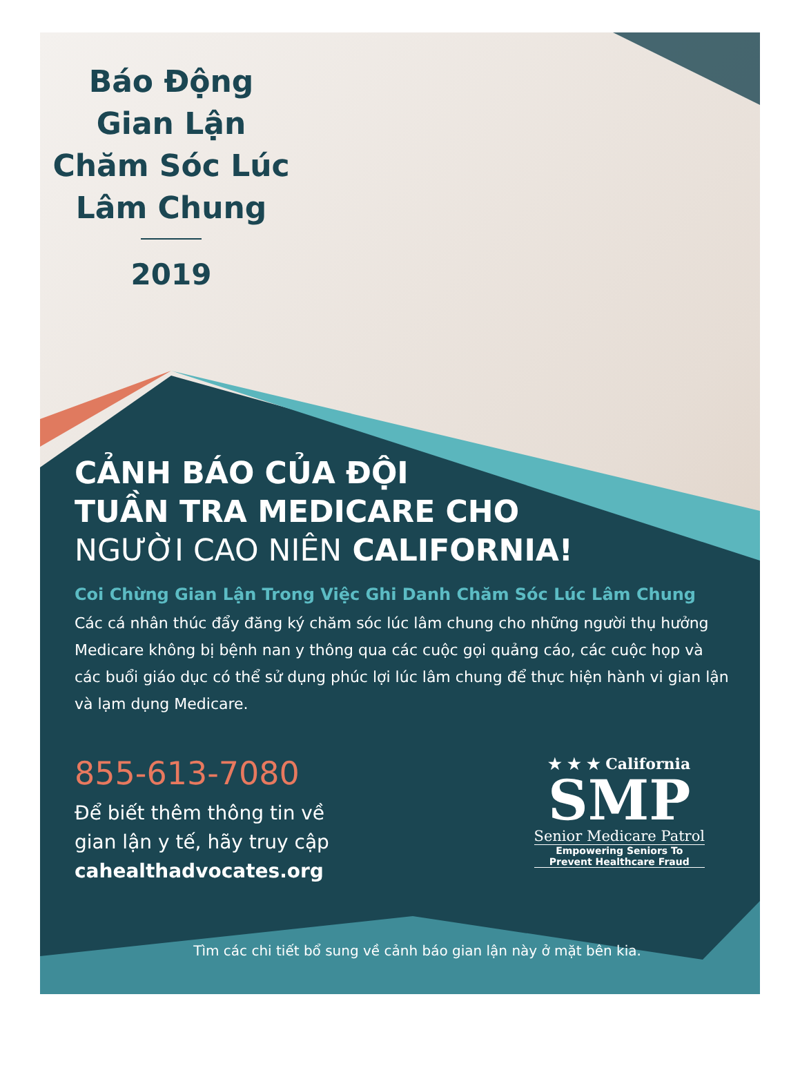Báo Động
Gian Lận
Chăm Sóc Lúc
Lâm Chung
2019
CẢNH BÁO CỦA ĐỘI
TUẦN TRA MEDICARE CHO
NGƯỜI CAO NIÊN CALIFORNIA!
Coi Chừng Gian Lận Trong Việc Ghi Danh Chăm Sóc Lúc Lâm Chung
Các cá nhân thúc đẩy đăng ký chăm sóc lúc lâm chung cho những người thụ hưởng Medicare không bị bệnh nan y thông qua các cuộc gọi quảng cáo, các cuộc họp và các buổi giáo dục có thể sử dụng phúc lợi lúc lâm chung để thực hiện hành vi gian lận và lạm dụng Medicare.
855-613-7080
Để biết thêm thông tin về
gian lận y tế, hãy truy cập
cahealthadvocates.org
★ ★ ★ California
SMP
Senior Medicare Patrol
Empowering Seniors To
Prevent Healthcare Fraud
Tìm các chi tiết bổ sung về cảnh báo gian lận này ở mặt bên kia.